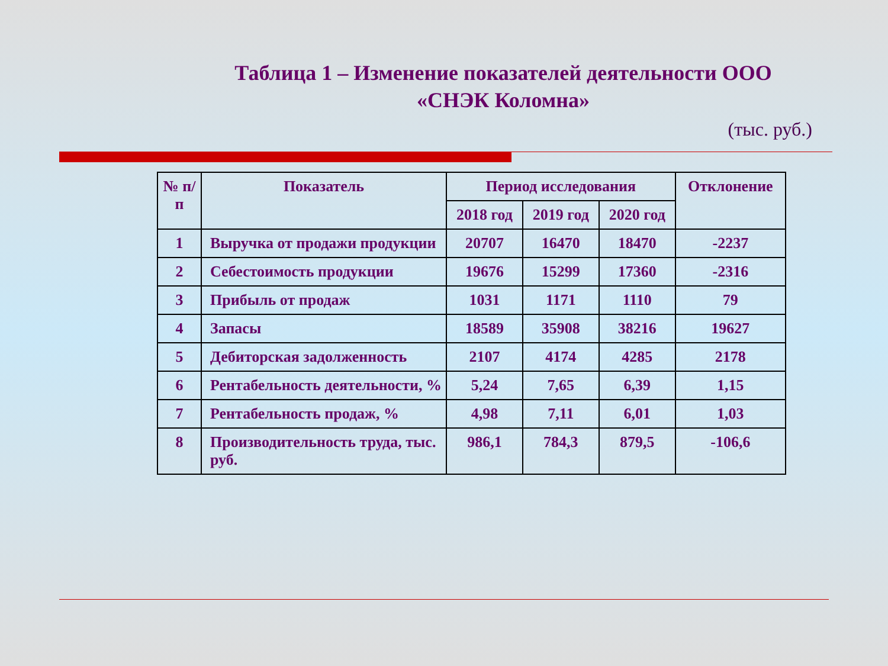Таблица 1 – Изменение показателей деятельности ООО «СНЭК Коломна»
(тыс. руб.)
| № п/п | Показатель | Период исследования | | | Отклонение |
| --- | --- | --- | --- | --- | --- |
| | | 2018 год | 2019 год | 2020 год | |
| 1 | Выручка от продажи продукции | 20707 | 16470 | 18470 | -2237 |
| 2 | Себестоимость продукции | 19676 | 15299 | 17360 | -2316 |
| 3 | Прибыль от продаж | 1031 | 1171 | 1110 | 79 |
| 4 | Запасы | 18589 | 35908 | 38216 | 19627 |
| 5 | Дебиторская задолженность | 2107 | 4174 | 4285 | 2178 |
| 6 | Рентабельность деятельности, % | 5,24 | 7,65 | 6,39 | 1,15 |
| 7 | Рентабельность продаж, % | 4,98 | 7,11 | 6,01 | 1,03 |
| 8 | Производительность труда, тыс. руб. | 986,1 | 784,3 | 879,5 | -106,6 |